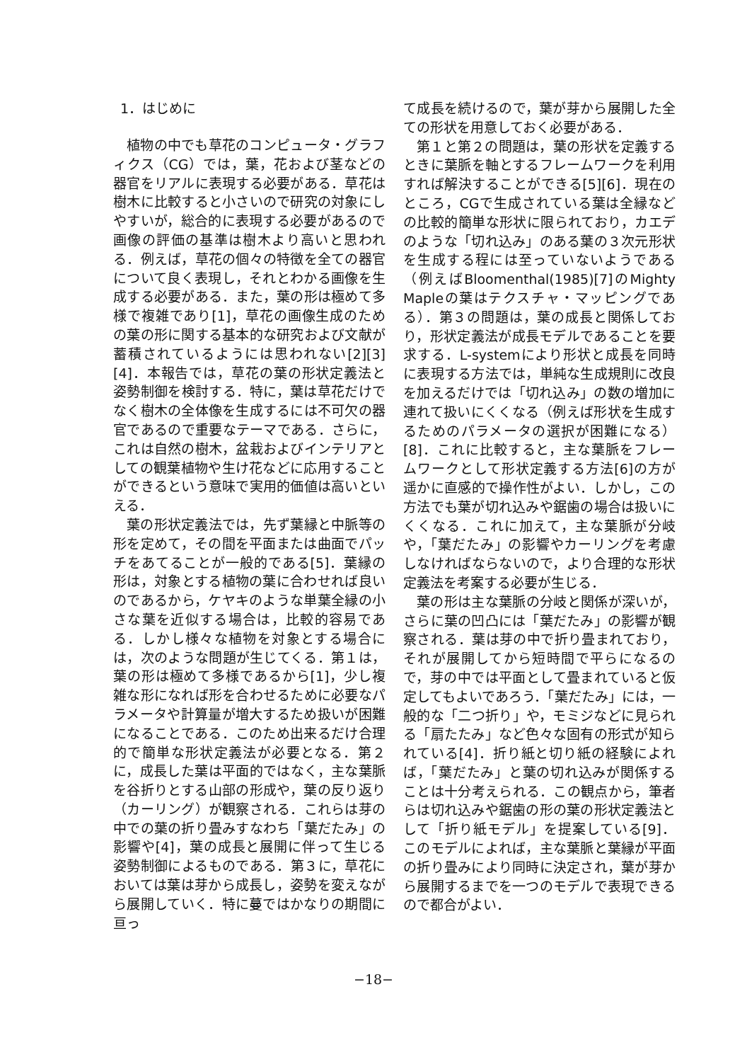1．はじめに
植物の中でも草花のコンピュータ・グラフィクス（CG）では，葉，花および茎などの器官をリアルに表現する必要がある．草花は樹木に比較すると小さいので研究の対象にしやすいが，総合的に表現する必要があるので画像の評価の基準は樹木より高いと思われる．例えば，草花の個々の特徴を全ての器官について良く表現し，それとわかる画像を生成する必要がある．また，葉の形は極めて多様で複雑であり[1]，草花の画像生成のための葉の形に関する基本的な研究および文献が蓄積されているようには思われない[2][3][4]．本報告では，草花の葉の形状定義法と姿勢制御を検討する．特に，葉は草花だけでなく樹木の全体像を生成するには不可欠の器官であるので重要なテーマである．さらに，これは自然の樹木，盆栽およびインテリアとしての観葉植物や生け花などに応用することができるという意味で実用的価値は高いといえる．
葉の形状定義法では，先ず葉縁と中脈等の形を定めて，その間を平面または曲面でパッチをあてることが一般的である[5]．葉縁の形は，対象とする植物の葉に合わせれば良いのであるから，ケヤキのような単葉全縁の小さな葉を近似する場合は，比較的容易である．しかし様々な植物を対象とする場合には，次のような問題が生じてくる．第１は，葉の形は極めて多様であるから[1]，少し複雑な形になれば形を合わせるために必要なパラメータや計算量が増大するため扱いが困難になることである．このため出来るだけ合理的で簡単な形状定義法が必要となる．第２に，成長した葉は平面的ではなく，主な葉脈を谷折りとする山部の形成や，葉の反り返り（カーリング）が観察される．これらは芽の中での葉の折り畳みすなわち「葉だたみ」の影響や[4]，葉の成長と展開に伴って生じる姿勢制御によるものである．第３に，草花においては葉は芽から成長し，姿勢を変えながら展開していく．特に蔓ではかなりの期間に亘っ
て成長を続けるので，葉が芽から展開した全ての形状を用意しておく必要がある．
第１と第２の問題は，葉の形状を定義するときに葉脈を軸とするフレームワークを利用すれば解決することができる[5][6]．現在のところ，CGで生成されている葉は全縁などの比較的簡単な形状に限られており，カエデのような「切れ込み」のある葉の３次元形状を生成する程には至っていないようである（例えばBloomenthal(1985)[7]のMighty Mapleの葉はテクスチャ・マッピングである）．第３の問題は，葉の成長と関係しており，形状定義法が成長モデルであることを要求する．L-systemにより形状と成長を同時に表現する方法では，単純な生成規則に改良を加えるだけでは「切れ込み」の数の増加に連れて扱いにくくなる（例えば形状を生成するためのパラメータの選択が困難になる）[8]．これに比較すると，主な葉脈をフレームワークとして形状定義する方法[6]の方が遥かに直感的で操作性がよい．しかし，この方法でも葉が切れ込みや鋸歯の場合は扱いにくくなる．これに加えて，主な葉脈が分岐や，「葉だたみ」の影響やカーリングを考慮しなければならないので，より合理的な形状定義法を考案する必要が生じる．
葉の形は主な葉脈の分岐と関係が深いが，さらに葉の凹凸には「葉だたみ」の影響が観察される．葉は芽の中で折り畳まれており，それが展開してから短時間で平らになるので，芽の中では平面として畳まれていると仮定してもよいであろう．「葉だたみ」には，一般的な「二つ折り」や，モミジなどに見られる「扇たたみ」など色々な固有の形式が知られている[4]．折り紙と切り紙の経験によれば，「葉だたみ」と葉の切れ込みが関係することは十分考えられる．この観点から，筆者らは切れ込みや鋸歯の形の葉の形状定義法として「折り紙モデル」を提案している[9]．このモデルによれば，主な葉脈と葉縁が平面の折り畳みにより同時に決定され，葉が芽から展開するまでを一つのモデルで表現できるので都合がよい．
−18−